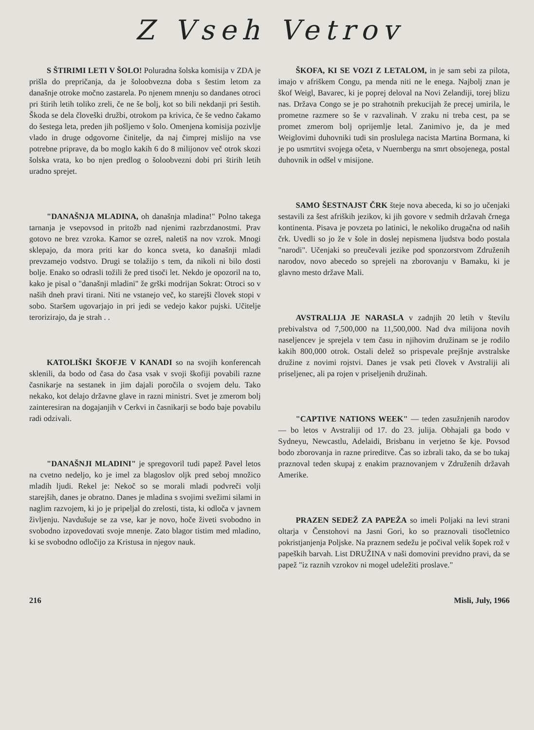Z Vseh Vetrov
S ŠTIRIMI LETI V ŠOLO! Poluradna šolska komisija v ZDA je prišla do prepričanja, da je šoloobvezna doba s šestim letom za današnje otroke močno zastarela. Po njenem mnenju so dandanes otroci pri štirih letih toliko zreli, če ne še bolj, kot so bili nekdanji pri šestih. Škoda se dela človeški družbi, otrokom pa krivica, če še vedno čakamo do šestega leta, preden jih pošljemo v šolo. Omenjena komisija pozivlje vlado in druge odgovorne činitelje, da naj čimprej mislijo na vse potrebne priprave, da bo moglo kakih 6 do 8 milijonov več otrok skozi šolska vrata, ko bo njen predlog o šoloobvezni dobi pri štirih letih uradno sprejet.
"DANAŠNJA MLADINA, oh današnja mladina!" Polno takega tarnanja je vsepovsod in pritožb nad njenimi razbrzdanostmi. Prav gotovo ne brez vzroka. Kamor se ozreš, naletiš na nov vzrok. Mnogi sklepajo, da mora priti kar do konca sveta, ko današnji mladi prevzamejo vodstvo. Drugi se tolažijo s tem, da nikoli ni bilo dosti bolje. Enako so odrasli tožili že pred tisoči let. Nekdo je opozoril na to, kako je pisal o "današnji mladini" že grški modrijan Sokrat: Otroci so v naših dneh pravi tirani. Niti ne vstanejo več, ko starejši človek stopi v sobo. Staršem ugovarjajo in pri jedi se vedejo kakor pujski. Učitelje terorizirajo, da je strah . .
KATOLIŠKI ŠKOFJE V KANADI so na svojih konferencah sklenili, da bodo od časa do časa vsak v svoji škofiji povabili razne časnikarje na sestanek in jim dajali poročila o svojem delu. Tako nekako, kot delajo državne glave in razni ministri. Svet je zmerom bolj zainteresiran na dogajanjih v Cerkvi in časnikarji se bodo baje povabilu radi odzivali.
"DANAŠNJI MLADINI" je spregovoril tudi papež Pavel letos na cvetno nedeljo, ko je imel za blagoslov oljk pred seboj množico mladih ljudi. Rekel je: Nekoč so se morali mladi podvreči volji starejših, danes je obratno. Danes je mladina s svojimi svežimi silami in naglim razvojem, ki jo je pripeljal do zrelosti, tista, ki odloča v javnem življenju. Navdušuje se za vse, kar je novo, hoče živeti svobodno in svobodno izpovedovati svoje mnenje. Zato blagor tistim med mladino, ki se svobodno odločijo za Kristusa in njegov nauk.
ŠKOFA, KI SE VOZI Z LETALOM, in je sam sebi za pilota, imajo v afriškem Congu, pa menda niti ne le enega. Najbolj znan je škof Weigl, Bavarec, ki je poprej deloval na Novi Zelandiji, torej blizu nas. Država Congo se je po strahotnih prekucijah že precej umirila, le prometne razmere so še v razvalinah. V zraku ni treba cest, pa se promet zmerom bolj oprijemlje letal. Zanimivo je, da je med Weiglovimi duhovniki tudi sin proslulega nacista Martina Bormana, ki je po usmrtitvi svojega očeta, v Nuernbergu na smrt obsojenega, postal duhovnik in odšel v misijone.
SAMO ŠESTNAJST ČRK šteje nova abeceda, ki so jo učenjaki sestavili za šest afriških jezikov, ki jih govore v sedmih državah črnega kontinenta. Pisava je povzeta po latinici, le nekoliko drugačna od naših črk. Uvedli so jo že v šole in doslej nepismena ljudstva bodo postala "narodi". Učenjaki so preučevali jezike pod sponzorstvom Združenih narodov, novo abecedo so sprejeli na zborovanju v Bamaku, ki je glavno mesto države Mali.
AVSTRALIJA JE NARASLA v zadnjih 20 letih v številu prebivalstva od 7,500,000 na 11,500,000. Nad dva milijona novih naseljencev je sprejela v tem času in njihovim družinam se je rodilo kakih 800,000 otrok. Ostali delež so prispevale prejšnje avstralske družine z novimi rojstvi. Danes je vsak peti človek v Avstraliji ali priseljenec, ali pa rojen v priseljenih družinah.
"CAPTIVE NATIONS WEEK" — teden zasužnjenih narodov — bo letos v Avstraliji od 17. do 23. julija. Obhajali ga bodo v Sydneyu, Newcastlu, Adelaidi, Brisbanu in verjetno še kje. Povsod bodo zborovanja in razne prireditve. Čas so izbrali tako, da se bo tukaj praznoval teden skupaj z enakim praznovanjem v Združenih državah Amerike.
PRAZEN SEDEŽ ZA PAPEŽA so imeli Poljaki na levi strani oltarja v Čenstohovi na Jasni Gori, ko so praznovali tisočletnico pokristjanjenja Poljske. Na praznem sedežu je počival velik šopek rož v papeških barvah. List DRUŽINA v naši domovini previdno pravi, da se papež "iz raznih vzrokov ni mogel udeležiti proslave."
216 Misli, July, 1966